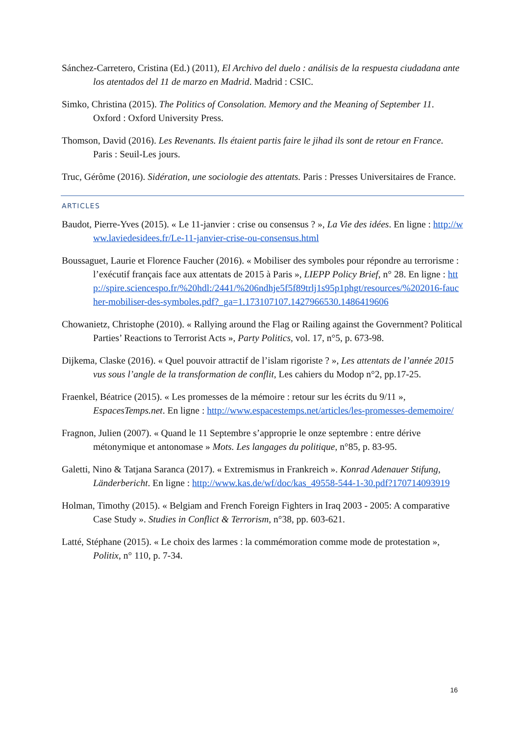Sánchez-Carretero, Cristina (Ed.) (2011), El Archivo del duelo : análisis de la respuesta ciudadana ante los atentados del 11 de marzo en Madrid. Madrid : CSIC.
Simko, Christina (2015). The Politics of Consolation. Memory and the Meaning of September 11. Oxford : Oxford University Press.
Thomson, David (2016). Les Revenants. Ils étaient partis faire le jihad ils sont de retour en France. Paris : Seuil-Les jours.
Truc, Gérôme (2016). Sidération, une sociologie des attentats. Paris : Presses Universitaires de France.
ARTICLES
Baudot, Pierre-Yves (2015). « Le 11-janvier : crise ou consensus ? », La Vie des idées. En ligne : http://www.laviedesidees.fr/Le-11-janvier-crise-ou-consensus.html
Boussaguet, Laurie et Florence Faucher (2016). « Mobiliser des symboles pour répondre au terrorisme : l’exécutif français face aux attentats de 2015 à Paris », LIEPP Policy Brief, n° 28. En ligne : http://spire.sciencespo.fr/%20hdl:/2441/%206ndhje5f5f89trlj1s95p1phgt/resources/%202016-faucher-mobiliser-des-symboles.pdf?_ga=1.173107107.1427966530.1486419606
Chowanietz, Christophe (2010). « Rallying around the Flag or Railing against the Government? Political Parties’ Reactions to Terrorist Acts », Party Politics, vol. 17, n°5, p. 673-98.
Dijkema, Claske (2016). « Quel pouvoir attractif de l’islam rigoriste ? », Les attentats de l’année 2015 vus sous l’angle de la transformation de conflit, Les cahiers du Modop n°2, pp.17-25.
Fraenkel, Béatrice (2015). « Les promesses de la mémoire : retour sur les écrits du 9/11 », EspacesTemps.net. En ligne : http://www.espacestemps.net/articles/les-promesses-dememoire/
Fragnon, Julien (2007). « Quand le 11 Septembre s’approprie le onze septembre : entre dérive métonymique et antonomase » Mots. Les langages du politique, n°85, p. 83-95.
Galetti, Nino & Tatjana Saranca (2017). « Extremismus in Frankreich ». Konrad Adenauer Stifung, Länderbericht. En ligne : http://www.kas.de/wf/doc/kas_49558-544-1-30.pdf?170714093919
Holman, Timothy (2015). « Belgiam and French Foreign Fighters in Iraq 2003 - 2005: A comparative Case Study ». Studies in Conflict & Terrorism, n°38, pp. 603-621.
Latté, Stéphane (2015). « Le choix des larmes : la commémoration comme mode de protestation », Politix, n° 110, p. 7-34.
16